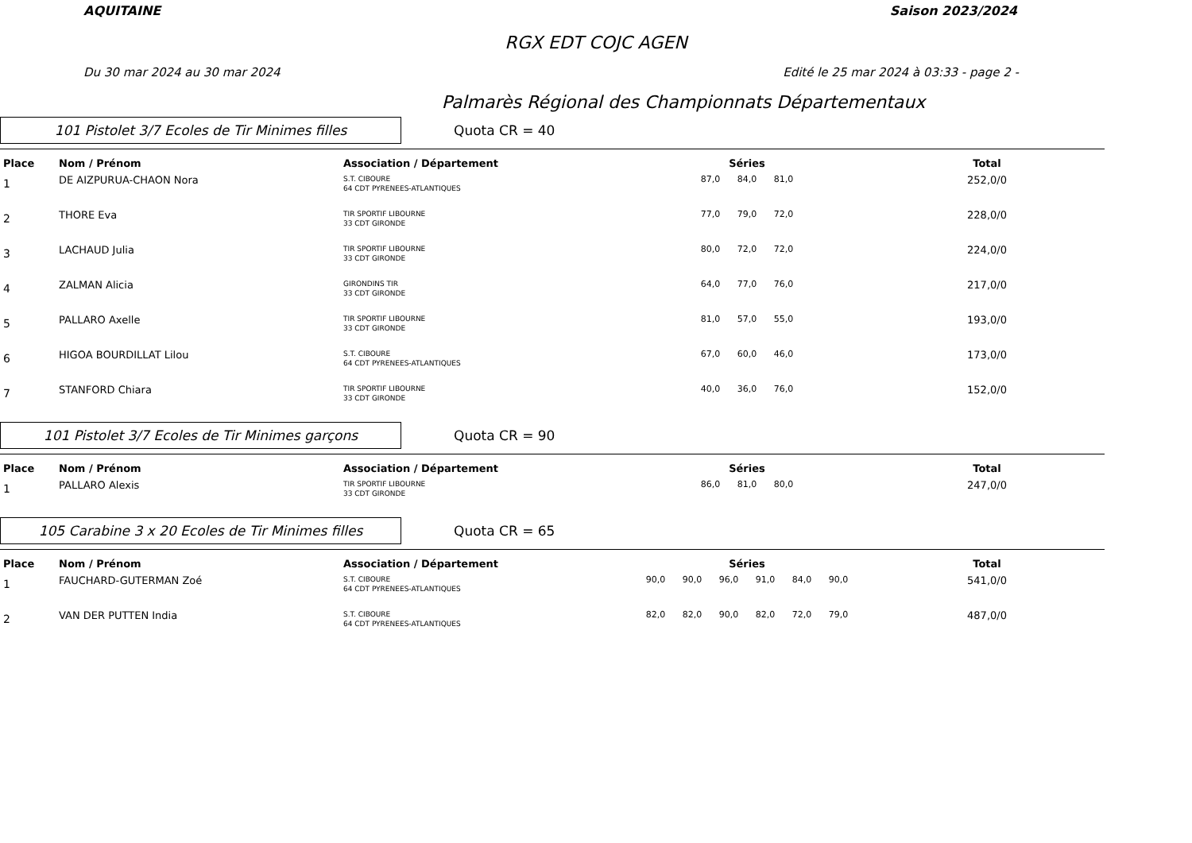AQUITAINE Saison 2023/2024
RGX EDT COJC AGEN
Du 30 mar 2024 au 30 mar 2024 Edité le 25 mar 2024 à 03:33 - page 2 -
Palmarès Régional des Championnats Départementaux
101 Pistolet 3/7 Ecoles de Tir Minimes filles
Quota CR = 40
| Place | Nom / Prénom | Association / Département | Séries | Total |
| --- | --- | --- | --- | --- |
| 1 | DE AIZPURUA-CHAON Nora | S.T. CIBOURE 64 CDT PYRENEES-ATLANTIQUES | 87,0 84,0 81,0 | 252,0/0 |
| 2 | THORE Eva | TIR SPORTIF LIBOURNE 33 CDT GIRONDE | 77,0 79,0 72,0 | 228,0/0 |
| 3 | LACHAUD Julia | TIR SPORTIF LIBOURNE 33 CDT GIRONDE | 80,0 72,0 72,0 | 224,0/0 |
| 4 | ZALMAN Alicia | GIRONDINS TIR 33 CDT GIRONDE | 64,0 77,0 76,0 | 217,0/0 |
| 5 | PALLARO Axelle | TIR SPORTIF LIBOURNE 33 CDT GIRONDE | 81,0 57,0 55,0 | 193,0/0 |
| 6 | HIGOA BOURDILLAT Lilou | S.T. CIBOURE 64 CDT PYRENEES-ATLANTIQUES | 67,0 60,0 46,0 | 173,0/0 |
| 7 | STANFORD Chiara | TIR SPORTIF LIBOURNE 33 CDT GIRONDE | 40,0 36,0 76,0 | 152,0/0 |
101 Pistolet 3/7 Ecoles de Tir Minimes garçons
Quota CR = 90
| Place | Nom / Prénom | Association / Département | Séries | Total |
| --- | --- | --- | --- | --- |
| 1 | PALLARO Alexis | TIR SPORTIF LIBOURNE 33 CDT GIRONDE | 86,0 81,0 80,0 | 247,0/0 |
105 Carabine 3 x 20 Ecoles de Tir Minimes filles
Quota CR = 65
| Place | Nom / Prénom | Association / Département | Séries | Total |
| --- | --- | --- | --- | --- |
| 1 | FAUCHARD-GUTERMAN Zoé | S.T. CIBOURE 64 CDT PYRENEES-ATLANTIQUES | 90,0 90,0 96,0 91,0 84,0 90,0 | 541,0/0 |
| 2 | VAN DER PUTTEN India | S.T. CIBOURE 64 CDT PYRENEES-ATLANTIQUES | 82,0 82,0 90,0 82,0 72,0 79,0 | 487,0/0 |